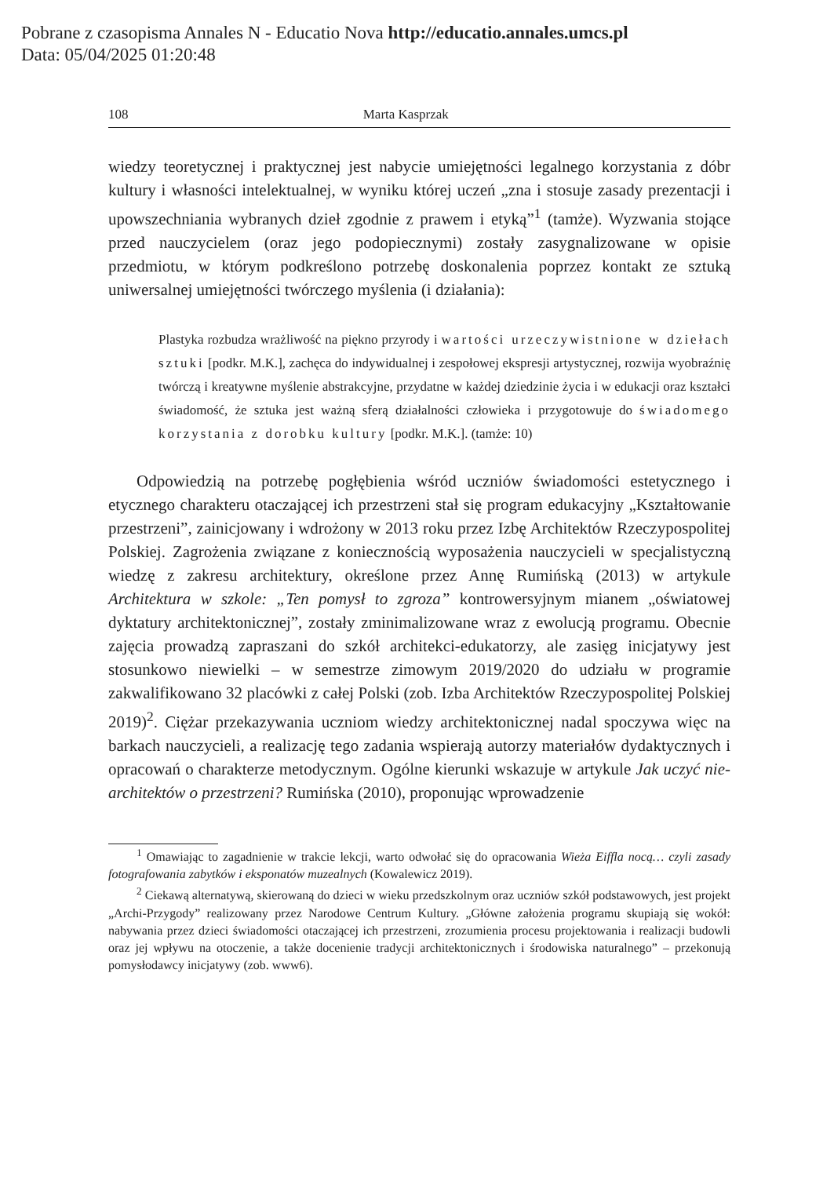Pobrane z czasopisma Annales N - Educatio Nova http://educatio.annales.umcs.pl
Data: 05/04/2025 01:20:48
108 Marta Kasprzak
wiedzy teoretycznej i praktycznej jest nabycie umiejętności legalnego korzystania z dóbr kultury i własności intelektualnej, w wyniku której uczeń „zna i stosuje zasady prezentacji i upowszechniania wybranych dzieł zgodnie z prawem i etyką”<sup>1</sup> (tamże). Wyzwania stojące przed nauczycielem (oraz jego podopiecznymi) zostały zasygnalizowane w opisie przedmiotu, w którym podkreślono potrzebę doskonalenia poprzez kontakt ze sztuką uniwersalnej umiejętności twórczego myślenia (i działania):
Plastyka rozbudza wrażliwość na piękno przyrody i wartości urzeczywistnione w dziełach sztuki [podkr. M.K.], zachęca do indywidualnej i zespołowej ekspresji artystycznej, rozwija wyobraźnię twórczą i kreatywne myślenie abstrakcyjne, przydatne w każdej dziedzinie życia i w edukacji oraz kształci świadomość, że sztuka jest ważną sferą działalności człowieka i przygotowuje do świadomego korzystania z dorobku kultury [podkr. M.K.]. (tamże: 10)
Odpowiedzią na potrzebę pogłębienia wśród uczniów świadomości estetycznego i etycznego charakteru otaczającej ich przestrzeni stał się program edukacyjny „Kształtowanie przestrzeni”, zainicjowany i wdrożony w 2013 roku przez Izbę Architektów Rzeczypospolitej Polskiej. Zagrożenia związane z koniecznością wyposażenia nauczycieli w specjalistyczną wiedzę z zakresu architektury, określone przez Annę Rumińską (2013) w artykule Architektura w szkole: „Ten pomysł to zgroza” kontrowersyjnym mianem „oświatowej dyktatury architektonicznej”, zostały zminimalizowane wraz z ewolucją programu. Obecnie zajęcia prowadzą zapraszani do szkół architekci-edukatorzy, ale zasięg inicjatywy jest stosunkowo niewielki – w semestrze zimowym 2019/2020 do udziału w programie zakwalifikowano 32 placówki z całej Polski (zob. Izba Architektów Rzeczypospolitej Polskiej 2019)<sup>2</sup>. Ciężar przekazywania uczniom wiedzy architektonicznej nadal spoczywa więc na barkach nauczycieli, a realizację tego zadania wspierają autorzy materiałów dydaktycznych i opracowań o charakterze metodycznym. Ogólne kierunki wskazuje w artykule Jak uczyć nie-architektów o przestrzeni? Rumińska (2010), proponując wprowadzenie
<sup>1</sup> Omawiając to zagadnienie w trakcie lekcji, warto odwołać się do opracowania Wieża Eiffla nocą… czyli zasady fotografowania zabytków i eksponatów muzealnych (Kowalewicz 2019).
<sup>2</sup> Ciekawą alternatywą, skierowaną do dzieci w wieku przedszkolnym oraz uczniów szkół podstawowych, jest projekt „Archi-Przygody” realizowany przez Narodowe Centrum Kultury. „Główne założenia programu skupiają się wokół: nabywania przez dzieci świadomości otaczającej ich przestrzeni, zrozumienia procesu projektowania i realizacji budowli oraz jej wpływu na otoczenie, a także docenienie tradycji architektonicznych i środowiska naturalnego” – przekonują pomysłodawcy inicjatywy (zob. www6).